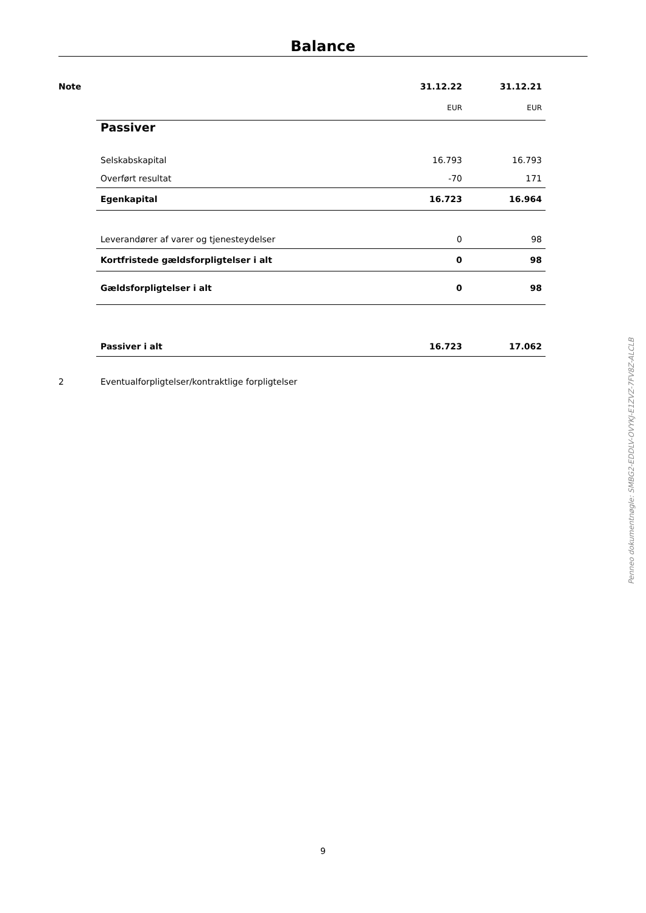Balance
| Note | | 31.12.22 | 31.12.21 |
| | | EUR | EUR |
| | Passiver | | |
| | Selskabskapital | 16.793 | 16.793 |
| | Overført resultat | -70 | 171 |
| | Egenkapital | 16.723 | 16.964 |
| | Leverandører af varer og tjenesteydelser | 0 | 98 |
| | Kortfristede gældsforpligtelser i alt | 0 | 98 |
| | Gældsforpligtelser i alt | 0 | 98 |
| | Passiver i alt | 16.723 | 17.062 |
| 2 | Eventualforpligtelser/kontraktlige forpligtelser | | |
Penneo dokumentnøgle: SMBG2-EDDLV-OVYKJ-E1ZVZ-7FV8Z-ALCLB
9